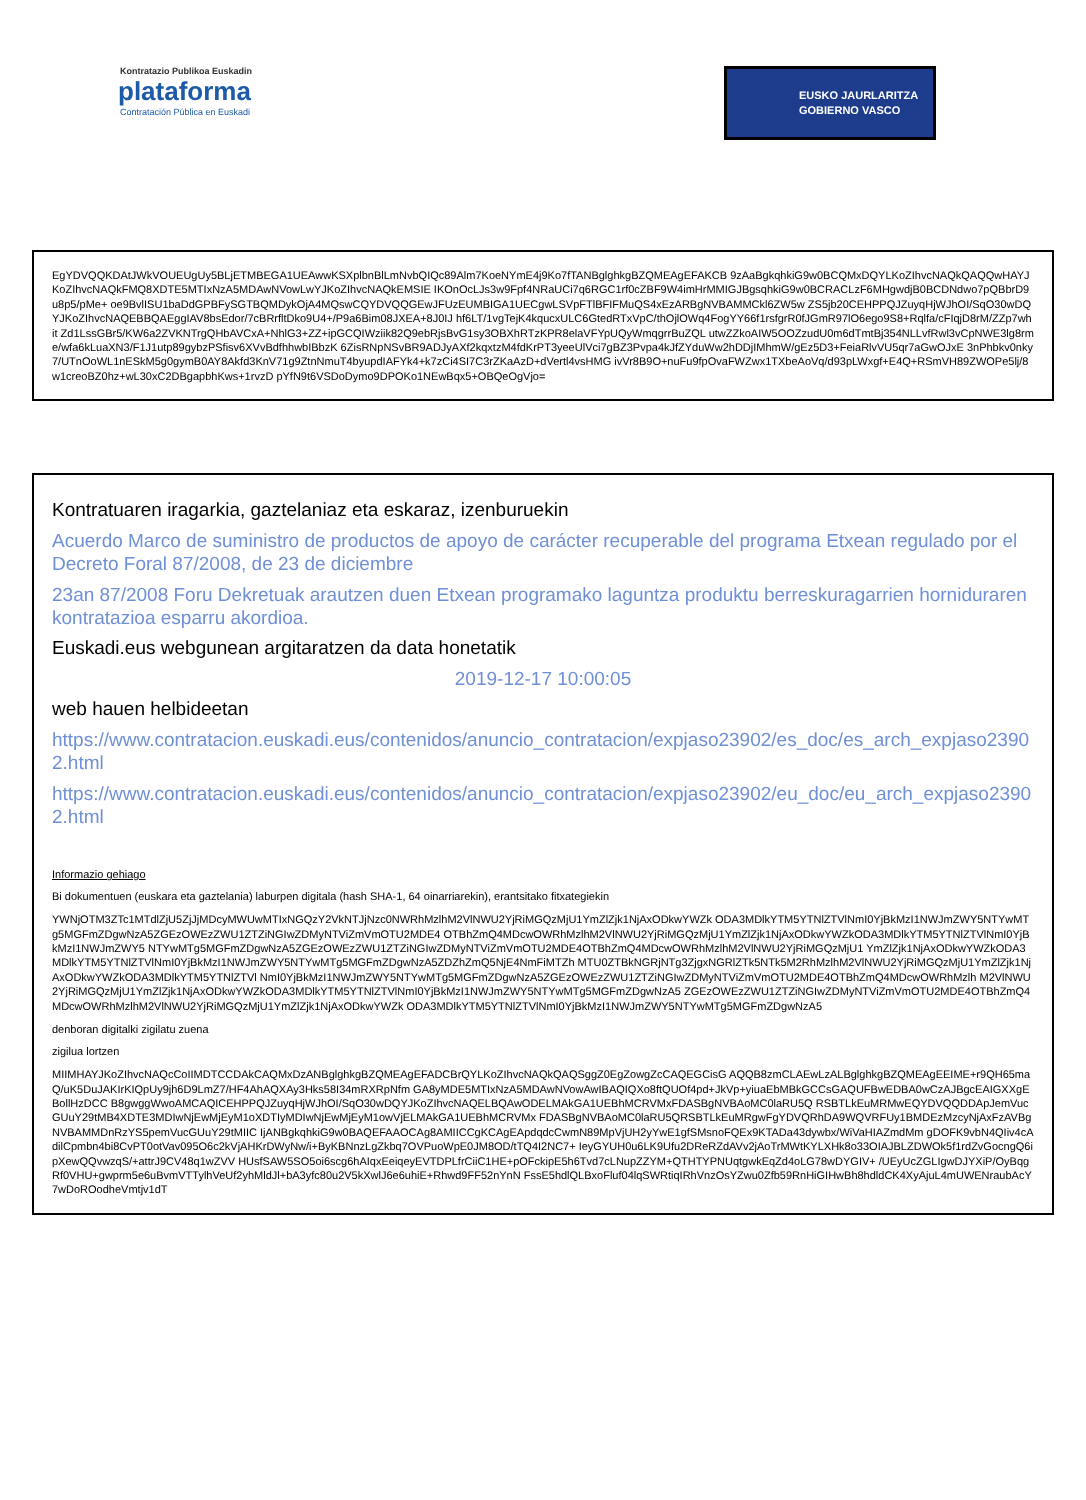Kontratazio Publikoa Euskadin
plataforma
Contratación Pública en Euskadi
EUSKO JAURLARITZA
GOBIERNO VASCO
EgYDVQQKDAtJWkVOUEUgUy5BLjETMBEGA1UEAwwKSXplbnBlLmNvbQIQc89Alm7KoeNYmE4j9Ko7fTANBglghkgBZQMEAgEFAKCB 9zAaBgkqhkiG9w0BCQMxDQYLKoZIhvcNAQkQAQQwHAYJKoZIhvcNAQkFMQ8XDTE5MTIxNzA5MDAwNVowLwYJKoZIhvcNAQkEMSIE IKOnOcLJs3w9Fpf4NRaUCi7q6RGC1rf0cZBF9W4imHrMMIGJBgsqhkiG9w0BCRACLzF6MHgwdjB0BCDNdwo7pQBbrD9u8p5/pMe+ oe9BvlISU1baDdGPBFySGTBQMDykOjA4MQswCQYDVQQGEwJFUzEUMBIGA1UECgwLSVpFTlBFIFMuQS4xEzARBgNVBAMMCkl6ZW5w ZS5jb20CEHPPQJZuyqHjWJhOI/SqO30wDQYJKoZIhvcNAQEBBQAEggIAV8bsEdor/7cBRrfltDko9U4+/P9a6Bim08JXEA+8J0IJ hf6LT/1vgTejK4kqucxULC6GtedRTxVpC/thOjlOWq4FogYY66f1rsfgrR0fJGmR97lO6ego9S8+Rqlfa/cFIqjD8rM/ZZp7whit Zd1LssGBr5/KW6a2ZVKNTrgQHbAVCxA+NhlG3+ZZ+ipGCQIWziik82Q9ebRjsBvG1sy3OBXhRTzKPR8elaVFYpUQyWmqgrrBuZQL utwZZkoAIW5OOZzudU0m6dTmtBj354NLLvfRwl3vCpNWE3lg8rme/wfa6kLuaXN3/F1J1utp89gybzPSfisv6XVvBdfhhwbIBbzK 6ZisRNpNSvBR9ADJyAXf2kqxtzM4fdKrPT3yeeUlVci7gBZ3Pvpa4kJfZYduWw2hDDjIMhmW/gEz5D3+FeiaRlvVU5qr7aGwOJxE 3nPhbkv0nky7/UTnOoWL1nESkM5g0gymB0AY8Akfd3KnV71g9ZtnNmuT4byupdIAFYk4+k7zCi4SI7C3rZKaAzD+dVertl4vsHMG ivVr8B9O+nuFu9fpOvaFWZwx1TXbeAoVq/d93pLWxgf+E4Q+RSmVH89ZWOPe5lj/8w1creoBZ0hz+wL30xC2DBgapbhKws+1rvzD pYfN9t6VSDoDymo9DPOKo1NEwBqx5+OBQeOgVjo=
Kontratuaren iragarkia, gaztelaniaz eta eskaraz, izenburuekin
Acuerdo Marco de suministro de productos de apoyo de carácter recuperable del programa Etxean regulado por el Decreto Foral 87/2008, de 23 de diciembre
23an 87/2008 Foru Dekretuak arautzen duen Etxean programako laguntza produktu berreskuragarrien horniduraren kontratazioa esparru akordioa.
Euskadi.eus webgunean argitaratzen da data honetatik
2019-12-17 10:00:05
web hauen helbideetan
https://www.contratacion.euskadi.eus/contenidos/anuncio_contratacion/expjaso23902/es_doc/es_arch_expjaso23902.html
https://www.contratacion.euskadi.eus/contenidos/anuncio_contratacion/expjaso23902/eu_doc/eu_arch_expjaso23902.html
Informazio gehiago
Bi dokumentuen (euskara eta gaztelania) laburpen digitala (hash SHA-1, 64 oinarriarekin), erantsitako fitxategiekin
YWNjOTM3ZTc1MTdlZjU5ZjJjMDcyMWUwMTIxNGQzY2VkNTJjNzc0NWRhMzlhM2VlNWU2YjRiMGQzMjU1YmZlZjk1NjAxODkwYWZk ODA3MDlkYTM5YTNlZTVlNmI0YjBkMzI1NWJmZWY5NTYwMTg5MGFmZDgwNzA5ZGEzOWEzZWU1ZTZiNGIwZDMyNTViZmVmOTU2MDE4 OTBhZmQ4MDcwOWRhMzlhM2VlNWU2YjRiMGQzMjU1YmZlZjk1NjAxODkwYWZkODA3MDlkYTM5YTNlZTVlNmI0YjBkMzI1NWJmZWY5 NTYwMTg5MGFmZDgwNzA5ZGEzOWEzZWU1ZTZiNGIwZDMyNTViZmVmOTU2MDE4OTBhZmQ4MDcwOWRhMzlhM2VlNWU2YjRiMGQzMjU1 YmZlZjk1NjAxODkwYWZkODA3MDlkYTM5YTNlZTVlNmI0YjBkMzI1NWJmZWY5NTYwMTg5MGFmZDgwNzA5ZDZhZmQ5NjE4NmFiMTZh MTU0ZTBkNGRjNTg3ZjgxNGRlZTk5NTk5M2RhMzlhM2VlNWU2YjRiMGQzMjU1YmZlZjk1NjAxODkwYWZkODA3MDlkYTM5YTNlZTVl NmI0YjBkMzI1NWJmZWY5NTYwMTg5MGFmZDgwNzA5ZGEzOWEzZWU1ZTZiNGIwZDMyNTViZmVmOTU2MDE4OTBhZmQ4MDcwOWRhMzlh M2VlNWU2YjRiMGQzMjU1YmZlZjk1NjAxODkwYWZkODA3MDlkYTM5YTNlZTVlNmI0YjBkMzI1NWJmZWY5NTYwMTg5MGFmZDgwNzA5 ZGEzOWEzZWU1ZTZiNGIwZDMyNTViZmVmOTU2MDE4OTBhZmQ4MDcwOWRhMzlhM2VlNWU2YjRiMGQzMjU1YmZlZjk1NjAxODkwYWZk ODA3MDlkYTM5YTNlZTVlNmI0YjBkMzI1NWJmZWY5NTYwMTg5MGFmZDgwNzA5
denboran digitalki zigilatu zuena
zigilua lortzen
MIIMHAYJKoZIhvcNAQcCoIIMDTCCDAkCAQMxDzANBglghkgBZQMEAgEFADCBrQYLKoZIhvcNAQkQAQSggZ0EgZowgZcCAQEGCisG AQQB8zmCLAEwLzALBglghkgBZQMEAgEEIME+r9QH65maQ/uK5DuJAKIrKIQpUy9jh6D9LmZ7/HF4AhAQXAy3Hks58I34mRXRpNfm GA8yMDE5MTIxNzA5MDAwNVowAwIBAQIQXo8ftQUOf4pd+JkVp+yiuaEbMBkGCCsGAQUFBwEDBA0wCzAJBgcEAIGXXgEBollHzDCC B8gwggWwoAMCAQICEHPPQJZuyqHjWJhOI/SqO30wDQYJKoZIhvcNAQELBQAwODELMAkGA1UEBhMCRVMxFDASBgNVBAoMC0laRU5Q RSBTLkEuMRMwEQYDVQQDDApJemVucGUuY29tMB4XDTE3MDIwNjEwMjEyM1oXDTIyMDIwNjEwMjEyM1owVjELMAkGA1UEBhMCRVMx FDASBgNVBAoMC0laRU5QRSBTLkEuMRgwFgYDVQRhDA9WQVRFUy1BMDEzMzcyNjAxFzAVBgNVBAMMDnRzYS5pemVucGUuY29tMIIC IjANBgkqhkiG9w0BAQEFAAOCAg8AMIICCgKCAgEApdqdcCwmN89MpVjUH2yYwE1gfSMsnoFQEx9KTADa43dywbx/WiVaHIAZmdMm gDOFK9vbN4QIiv4cAdilCpmbn4bi8CvPT0otVav095O6c2kVjAHKrDWyNw/i+ByKBNnzLgZkbq7OVPuoWpE0JM8OD/tTQ4I2NC7+ IeyGYUH0u6LK9Ufu2DReRZdAVv2jAoTrMWtKYLXHk8o33OIAJBLZDWOk5f1rdZvGocngQ6ipXewQQvwzqS/+attrJ9CV48q1wZVV HUsfSAW5SO5oi6scg6hAIqxEeiqeyEVTDPLfrCiiC1HE+pOFckipE5h6Tvd7cLNupZZYM+QTHTYPNUqtgwkEqZd4oLG78wDYGIV+ /UEyUcZGLIgwDJYXiP/OyBqgRf0VHU+gwprm5e6uBvmVTTylhVeUf2yhMldJl+bA3yfc80u2V5kXwlJ6e6uhiE+Rhwd9FF52nYnN FssE5hdlQLBxoFluf04lqSWRtiqIRhVnzOsYZwu0Zfb59RnHiGIHwBh8hdldCK4XyAjuL4mUWENraubAcY7wDoROodheVmtjv1dT